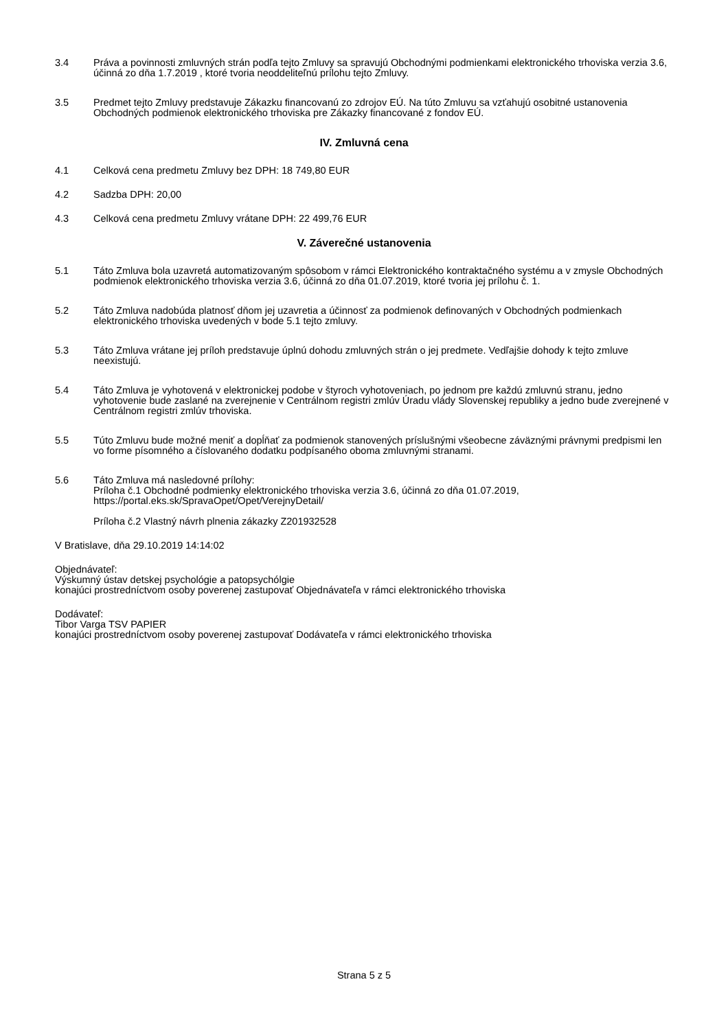3.4 Práva a povinnosti zmluvných strán podľa tejto Zmluvy sa spravujú Obchodnými podmienkami elektronického trhoviska verzia 3.6, účinná zo dňa 1.7.2019 , ktoré tvoria neoddeliteľnú prílohu tejto Zmluvy.
3.5 Predmet tejto Zmluvy predstavuje Zákazku financovanú zo zdrojov EÚ. Na túto Zmluvu sa vzťahujú osobitné ustanovenia Obchodných podmienok elektronického trhoviska pre Zákazky financované z fondov EÚ.
IV. Zmluvná cena
4.1 Celková cena predmetu Zmluvy bez DPH: 18 749,80 EUR
4.2 Sadzba DPH: 20,00
4.3 Celková cena predmetu Zmluvy vrátane DPH: 22 499,76 EUR
V. Záverečné ustanovenia
5.1 Táto Zmluva bola uzavretá automatizovaným spôsobom v rámci Elektronického kontraktačného systému a v zmysle Obchodných podmienok elektronického trhoviska verzia 3.6, účinná zo dňa 01.07.2019, ktoré tvoria jej prílohu č. 1.
5.2 Táto Zmluva nadobúda platnosť dňom jej uzavretia a účinnosť za podmienok definovaných v Obchodných podmienkach elektronického trhoviska uvedených v bode 5.1 tejto zmluvy.
5.3 Táto Zmluva vrátane jej príloh predstavuje úplnú dohodu zmluvných strán o jej predmete. Vedľajšie dohody k tejto zmluve neexistujú.
5.4 Táto Zmluva je vyhotovená v elektronickej podobe v štyroch vyhotoveniach, po jednom pre každú zmluvnú stranu, jedno vyhotovenie bude zaslané na zverejnenie v Centrálnom registri zmlúv Úradu vlády Slovenskej republiky a jedno bude zverejnené v Centrálnom registri zmlúv trhoviska.
5.5 Túto Zmluvu bude možné meniť a dopĺňať za podmienok stanovených príslušnými všeobecne záväznými právnymi predpismi len vo forme písomného a číslovaného dodatku podpísaného oboma zmluvnými stranami.
5.6 Táto Zmluva má nasledovné prílohy:
Príloha č.1 Obchodné podmienky elektronického trhoviska verzia 3.6, účinná zo dňa 01.07.2019, https://portal.eks.sk/SpravaOpet/Opet/VerejnyDetail/
Príloha č.2 Vlastný návrh plnenia zákazky Z201932528
V Bratislave, dňa 29.10.2019 14:14:02
Objednávateľ:
Výskumný ústav detskej psychológie a patopsychólgie
konajúci prostredníctvom osoby poverenej zastupovať Objednávateľa v rámci elektronického trhoviska
Dodávateľ:
Tibor Varga TSV PAPIER
konajúci prostredníctvom osoby poverenej zastupovať Dodávateľa v rámci elektronického trhoviska
Strana 5 z 5